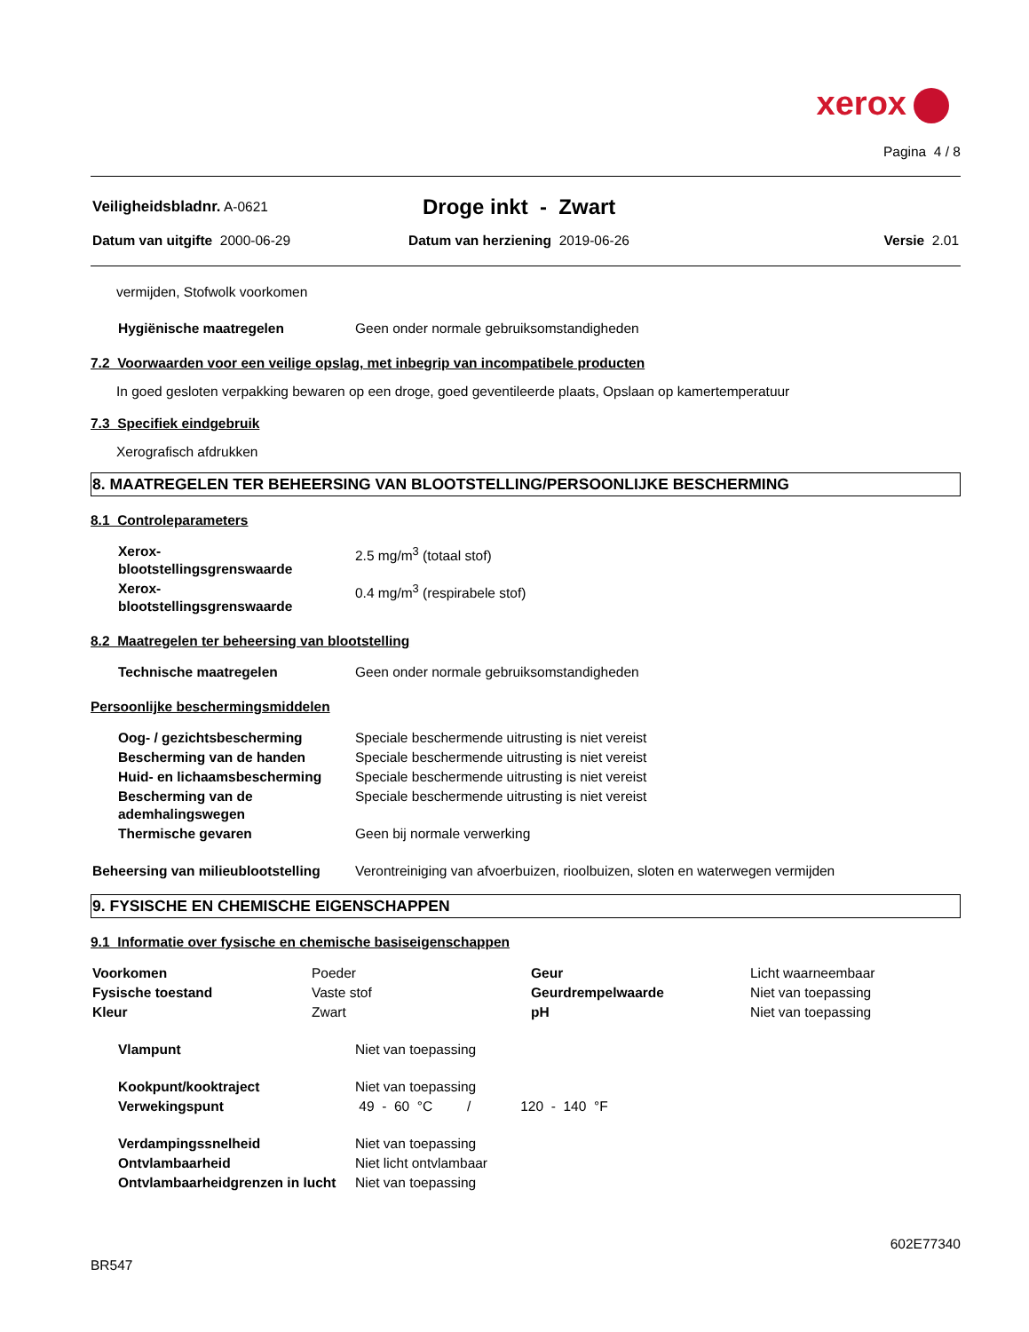xerox
Pagina 4 / 8
| Veiligheidsbladnr. A-0621 | Droge inkt - Zwart |
| Datum van uitgifte 2000-06-29 | Datum van herziening 2019-06-26 | Versie 2.01 |
vermijden, Stofwolk voorkomen
| Hygiënische maatregelen | Geen onder normale gebruiksomstandigheden |
7.2 Voorwaarden voor een veilige opslag, met inbegrip van incompatibele producten
In goed gesloten verpakking bewaren op een droge, goed geventileerde plaats, Opslaan op kamertemperatuur
7.3 Specifiek eindgebruik
Xerografisch afdrukken
8. MAATREGELEN TER BEHEERSING VAN BLOOTSTELLING/PERSOONLIJKE BESCHERMING
8.1 Controleparameters
| Xerox- blootstellingsgrenswaarde | 2.5 mg/m<sup>3</sup> (totaal stof) |
| Xerox- blootstellingsgrenswaarde | 0.4 mg/m<sup>3</sup> (respirabele stof) |
8.2 Maatregelen ter beheersing van blootstelling
| Technische maatregelen | Geen onder normale gebruiksomstandigheden |
Persoonlijke beschermingsmiddelen
| Oog- / gezichtsbescherming | Speciale beschermende uitrusting is niet vereist |
| Bescherming van de handen | Speciale beschermende uitrusting is niet vereist |
| Huid- en lichaamsbescherming | Speciale beschermende uitrusting is niet vereist |
| Bescherming van de ademhalingswegen | Speciale beschermende uitrusting is niet vereist |
| Thermische gevaren | Geen bij normale verwerking |
| Beheersing van milieublootstelling | Verontreiniging van afvoerbuizen, rioolbuizen, sloten en waterwegen vermijden |
9. FYSISCHE EN CHEMISCHE EIGENSCHAPPEN
9.1 Informatie over fysische en chemische basiseigenschappen
| Voorkomen | Poeder | Geur | Licht waarneembaar |
| Fysische toestand | Vaste stof | Geurdrempelwaarde | Niet van toepassing |
| Kleur | Zwart | pH | Niet van toepassing |
| Vlampunt | Niet van toepassing |
| Kookpunt/kooktraject | Niet van toepassing |
| Verwekingspunt | 49 - 60 °C / 120 - 140 °F |
| Verdampingssnelheid | Niet van toepassing |
| Ontvlambaarheid | Niet licht ontvlambaar |
| Ontvlambaarheidgrenzen in lucht | Niet van toepassing |
602E77340
BR547